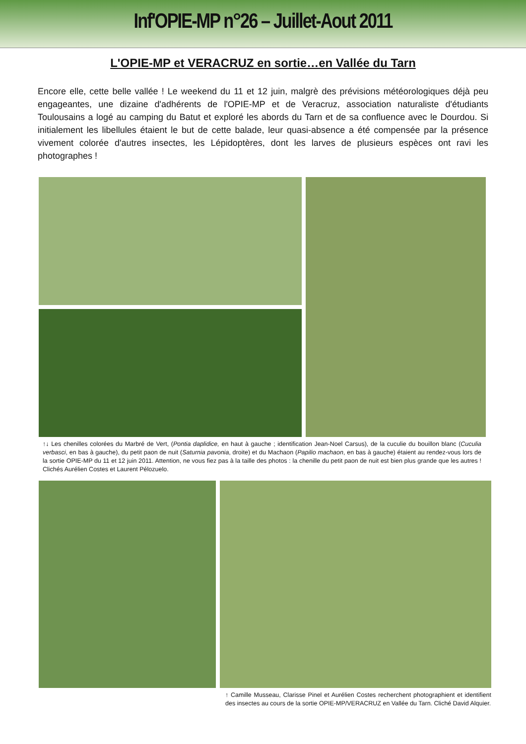Inf'OPIE-MP n°26 – Juillet-Aout 2011
L'OPIE-MP et VERACRUZ en sortie…en Vallée du Tarn
Encore elle, cette belle vallée ! Le weekend du 11 et 12 juin, malgrè des prévisions météorologiques déjà peu engageantes, une dizaine d'adhérents de l'OPIE-MP et de Veracruz, association naturaliste d'étudiants Toulousains a logé au camping du Batut et exploré les abords du Tarn et de sa confluence avec le Dourdou. Si initialement les libellules étaient le but de cette balade, leur quasi-absence a été compensée par la présence vivement colorée d'autres insectes, les Lépidoptères, dont les larves de plusieurs espèces ont ravi les photographes !
↑↓ Les chenilles colorées du Marbré de Vert, (Pontia daplidice, en haut à gauche ; identification Jean-Noel Carsus), de la cuculie du bouillon blanc (Cuculia verbasci, en bas à gauche), du petit paon de nuit (Saturnia pavonia, droite) et du Machaon (Papilio machaon, en bas à gauche) étaient au rendez-vous lors de la sortie OPIE-MP du 11 et 12 juin 2011. Attention, ne vous fiez pas à la taille des photos : la chenille du petit paon de nuit est bien plus grande que les autres ! Clichés Aurélien Costes et Laurent Pélozuelo.
↑ Camille Musseau, Clarisse Pinel et Aurélien Costes recherchent photographient et identifient des insectes au cours de la sortie OPIE-MP/VERACRUZ en Vallée du Tarn. Cliché David Alquier.